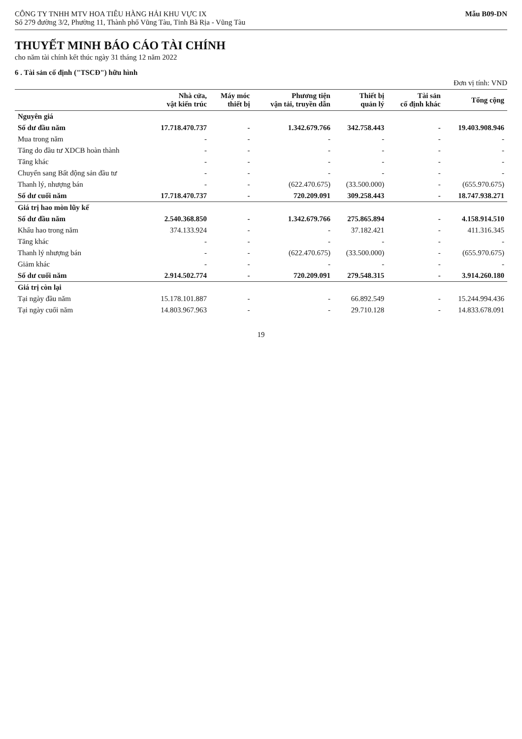CÔNG TY TNHH MTV HOA TIÊU HÀNG HẢI KHU VỰC IX
Số 279 đường 3/2, Phường 11, Thành phố Vũng Tàu, Tỉnh Bà Rịa - Vũng Tàu
Mẫu B09-DN
THUYẾT MINH BÁO CÁO TÀI CHÍNH
cho năm tài chính kết thúc ngày 31 tháng 12 năm 2022
6 . Tài sản cố định ("TSCĐ") hữu hình
Đơn vị tính: VND
| | Nhà cửa, vật kiến trúc | Máy móc thiết bị | Phương tiện vận tải, truyền dẫn | Thiết bị quản lý | Tài sản cố định khác | Tổng cộng |
| --- | --- | --- | --- | --- | --- | --- |
| Nguyên giá | | | | | | |
| Số dư đầu năm | 17.718.470.737 | - | 1.342.679.766 | 342.758.443 | - | 19.403.908.946 |
| Mua trong năm | - | - | - | - | - | - |
| Tăng do đầu tư XDCB hoàn thành | - | - | - | - | - | - |
| Tăng khác | - | - | - | - | - | - |
| Chuyển sang Bất động sản đầu tư | - | - | - | - | - | - |
| Thanh lý, nhượng bán | - | - | (622.470.675) | (33.500.000) | - | (655.970.675) |
| Số dư cuối năm | 17.718.470.737 | - | 720.209.091 | 309.258.443 | - | 18.747.938.271 |
| Giá trị hao mòn lũy kế | | | | | | |
| Số dư đầu năm | 2.540.368.850 | - | 1.342.679.766 | 275.865.894 | - | 4.158.914.510 |
| Khấu hao trong năm | 374.133.924 | - | - | 37.182.421 | - | 411.316.345 |
| Tăng khác | - | - | - | - | - | - |
| Thanh lý nhượng bán | - | - | (622.470.675) | (33.500.000) | - | (655.970.675) |
| Giảm khác | - | - | - | - | - | - |
| Số dư cuối năm | 2.914.502.774 | - | 720.209.091 | 279.548.315 | - | 3.914.260.180 |
| Giá trị còn lại | | | | | | |
| Tại ngày đầu năm | 15.178.101.887 | - | - | 66.892.549 | - | 15.244.994.436 |
| Tại ngày cuối năm | 14.803.967.963 | - | - | 29.710.128 | - | 14.833.678.091 |
19